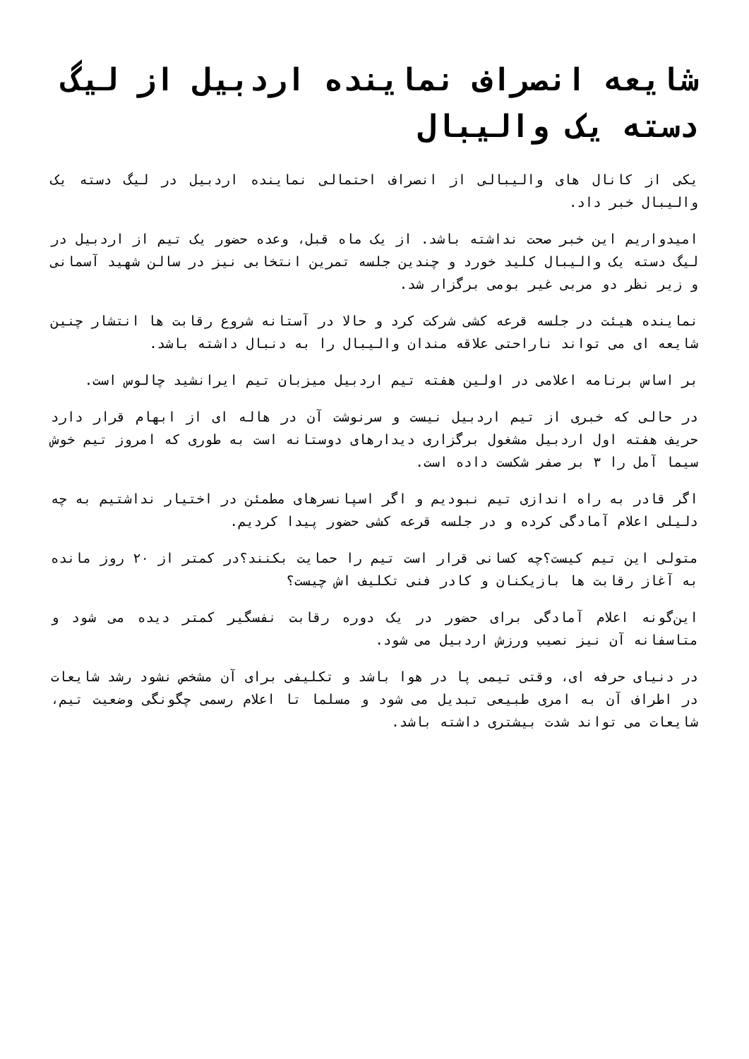شایعه انصراف نماینده اردبیل از لیگ دسته یک والیبال
یکی از کانال های والیبالی از انصراف احتمالی نماینده اردبیل در لیگ دسته یک والیبال خبر داد.
امیدواریم این خبر صحت نداشته باشد. از یک ماه قبل، وعده حضور یک تیم از اردبیل در لیگ دسته یک والیبال کلید خورد و چندین جلسه تمرین انتخابی نیز در سالن شهید آسمانی و زیر نظر دو مربی غیر بومی برگزار شد.
نماینده هیئت در جلسه قرعه کشی شرکت کرد و حالا در آستانه شروع رقابت ها انتشار چنین شایعه ای می تواند ناراحتی علاقه مندان والیبال را به دنبال داشته باشد.
بر اساس برنامه اعلامی در اولین هفته تیم اردبیل میزبان تیم ایرانشید چالوس است.
در حالی که خبری از تیم اردبیل نیست و سرنوشت آن در هاله ای از ابهام قرار دارد حریف هفته اول اردبیل مشغول برگزاری دیدارهای دوستانه است به طوری که امروز تیم خوش سیما آمل را ۳ بر صفر شکست داده است.
اگر قادر به راه اندازی تیم نبودیم و اگر اسپانسرهای مطمئن در اختیار نداشتیم به چه دلیلی اعلام آمادگی کرده و در جلسه قرعه کشی حضور پیدا کردیم.
متولی این تیم کیست؟چه کسانی قرار است تیم را حمایت بکنند؟در کمتر از ۲۰ روز مانده به آغاز رقابت ها بازیکنان و کادر فنی تکلیف اش چیست؟
این‌گونه اعلام آمادگی برای حضور در یک دوره رقابت نفسگیر کمتر دیده می شود و متاسفانه آن نیز نصیب ورزش اردبیل می شود.
در دنیای حرفه ای، وقتی تیمی پا در هوا باشد و تکلیفی برای آن مشخص نشود رشد شایعات در اطراف آن به امری طبیعی تبدیل می شود و مسلما تا اعلام رسمی چگونگی وضعیت تیم، شایعات می تواند شدت بیشتری داشته باشد.